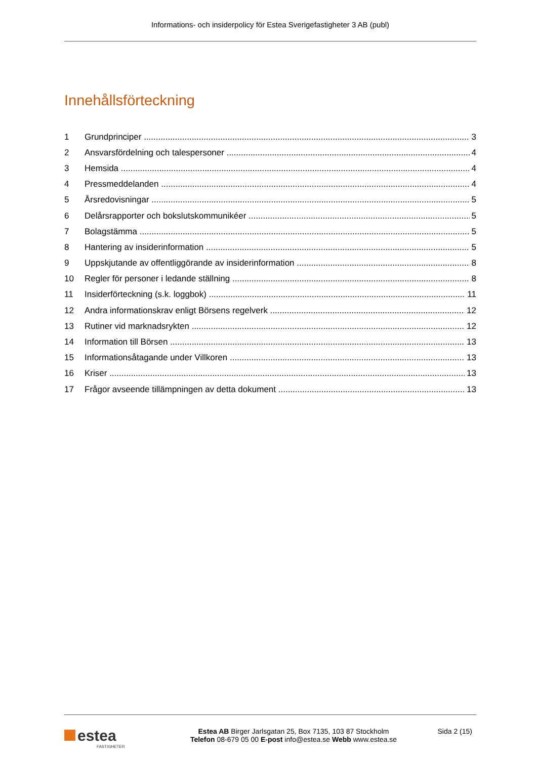Informations- och insiderpolicy för Estea Sverigefastigheter 3 AB (publ)
Innehållsförteckning
1 Grundprinciper 3
2 Ansvarsfördelning och talespersoner 4
3 Hemsida 4
4 Pressmeddelanden 4
5 Årsredovisningar 5
6 Delårsrapporter och bokslutskommunikéer 5
7 Bolagstämma 5
8 Hantering av insiderinformation 5
9 Uppskjutande av offentliggörande av insiderinformation 8
10 Regler för personer i ledande ställning 8
11 Insiderförteckning (s.k. loggbok) 11
12 Andra informationskrav enligt Börsens regelverk 12
13 Rutiner vid marknadsrykten 12
14 Information till Börsen 13
15 Informationsåtagande under Villkoren 13
16 Kriser 13
17 Frågor avseende tillämpningen av detta dokument 13
estea
FASTIGHETER
Estea AB Birger Jarlsgatan 25, Box 7135, 103 87 Stockholm
Telefon 08-679 05 00 E-post info@estea.se Webb www.estea.se
Sida 2 (15)